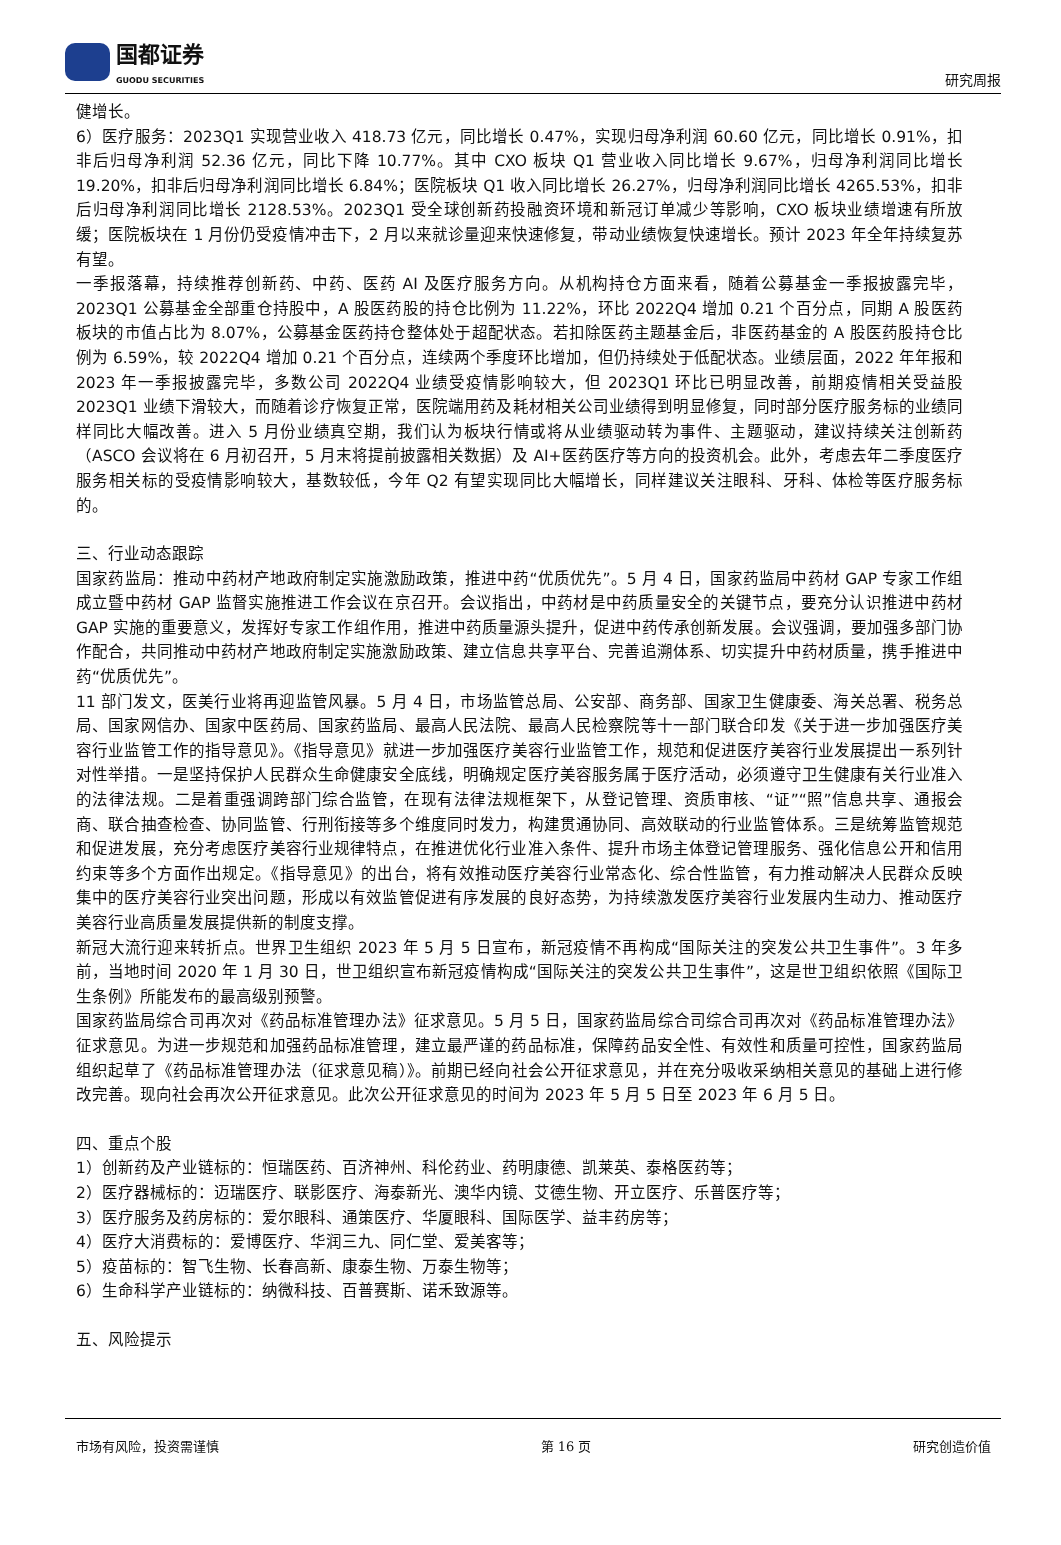国都证券
GUODU SECURITIES
研究周报
健增长。
6）医疗服务：2023Q1 实现营业收入 418.73 亿元，同比增长 0.47%，实现归母净利润 60.60 亿元，同比增长 0.91%，扣非后归母净利润 52.36 亿元，同比下降 10.77%。其中 CXO 板块 Q1 营业收入同比增长 9.67%，归母净利润同比增长 19.20%，扣非后归母净利润同比增长 6.84%；医院板块 Q1 收入同比增长 26.27%，归母净利润同比增长 4265.53%，扣非后归母净利润同比增长 2128.53%。2023Q1 受全球创新药投融资环境和新冠订单减少等影响，CXO 板块业绩增速有所放缓；医院板块在 1 月份仍受疫情冲击下，2 月以来就诊量迎来快速修复，带动业绩恢复快速增长。预计 2023 年全年持续复苏有望。
一季报落幕，持续推荐创新药、中药、医药 AI 及医疗服务方向。从机构持仓方面来看，随着公募基金一季报披露完毕，2023Q1 公募基金全部重仓持股中，A 股医药股的持仓比例为 11.22%，环比 2022Q4 增加 0.21 个百分点，同期 A 股医药板块的市值占比为 8.07%，公募基金医药持仓整体处于超配状态。若扣除医药主题基金后，非医药基金的 A 股医药股持仓比例为 6.59%，较 2022Q4 增加 0.21 个百分点，连续两个季度环比增加，但仍持续处于低配状态。业绩层面，2022 年年报和 2023 年一季报披露完毕，多数公司 2022Q4 业绩受疫情影响较大，但 2023Q1 环比已明显改善，前期疫情相关受益股 2023Q1 业绩下滑较大，而随着诊疗恢复正常，医院端用药及耗材相关公司业绩得到明显修复，同时部分医疗服务标的业绩同样同比大幅改善。进入 5 月份业绩真空期，我们认为板块行情或将从业绩驱动转为事件、主题驱动，建议持续关注创新药（ASCO 会议将在 6 月初召开，5 月末将提前披露相关数据）及 AI+医药医疗等方向的投资机会。此外，考虑去年二季度医疗服务相关标的受疫情影响较大，基数较低，今年 Q2 有望实现同比大幅增长，同样建议关注眼科、牙科、体检等医疗服务标的。
三、行业动态跟踪
国家药监局：推动中药材产地政府制定实施激励政策，推进中药“优质优先”。5 月 4 日，国家药监局中药材 GAP 专家工作组成立暨中药材 GAP 监督实施推进工作会议在京召开。会议指出，中药材是中药质量安全的关键节点，要充分认识推进中药材 GAP 实施的重要意义，发挥好专家工作组作用，推进中药质量源头提升，促进中药传承创新发展。会议强调，要加强多部门协作配合，共同推动中药材产地政府制定实施激励政策、建立信息共享平台、完善追溯体系、切实提升中药材质量，携手推进中药“优质优先”。
11 部门发文，医美行业将再迎监管风暴。5 月 4 日，市场监管总局、公安部、商务部、国家卫生健康委、海关总署、税务总局、国家网信办、国家中医药局、国家药监局、最高人民法院、最高人民检察院等十一部门联合印发《关于进一步加强医疗美容行业监管工作的指导意见》。《指导意见》就进一步加强医疗美容行业监管工作，规范和促进医疗美容行业发展提出一系列针对性举措。一是坚持保护人民群众生命健康安全底线，明确规定医疗美容服务属于医疗活动，必须遵守卫生健康有关行业准入的法律法规。二是着重强调跨部门综合监管，在现有法律法规框架下，从登记管理、资质审核、“证”“照”信息共享、通报会商、联合抽查检查、协同监管、行刑衔接等多个维度同时发力，构建贯通协同、高效联动的行业监管体系。三是统筹监管规范和促进发展，充分考虑医疗美容行业规律特点，在推进优化行业准入条件、提升市场主体登记管理服务、强化信息公开和信用约束等多个方面作出规定。《指导意见》的出台，将有效推动医疗美容行业常态化、综合性监管，有力推动解决人民群众反映集中的医疗美容行业突出问题，形成以有效监管促进有序发展的良好态势，为持续激发医疗美容行业发展内生动力、推动医疗美容行业高质量发展提供新的制度支撑。
新冠大流行迎来转折点。世界卫生组织 2023 年 5 月 5 日宣布，新冠疫情不再构成“国际关注的突发公共卫生事件”。3 年多前，当地时间 2020 年 1 月 30 日，世卫组织宣布新冠疫情构成“国际关注的突发公共卫生事件”，这是世卫组织依照《国际卫生条例》所能发布的最高级别预警。
国家药监局综合司再次对《药品标准管理办法》征求意见。5 月 5 日，国家药监局综合司综合司再次对《药品标准管理办法》征求意见。为进一步规范和加强药品标准管理，建立最严谨的药品标准，保障药品安全性、有效性和质量可控性，国家药监局组织起草了《药品标准管理办法（征求意见稿）》。前期已经向社会公开征求意见，并在充分吸收采纳相关意见的基础上进行修改完善。现向社会再次公开征求意见。此次公开征求意见的时间为 2023 年 5 月 5 日至 2023 年 6 月 5 日。
四、重点个股
1）创新药及产业链标的：恒瑞医药、百济神州、科伦药业、药明康德、凯莱英、泰格医药等；
2）医疗器械标的：迈瑞医疗、联影医疗、海泰新光、澳华内镜、艾德生物、开立医疗、乐普医疗等；
3）医疗服务及药房标的：爱尔眼科、通策医疗、华厦眼科、国际医学、益丰药房等；
4）医疗大消费标的：爱博医疗、华润三九、同仁堂、爱美客等；
5）疫苗标的：智飞生物、长春高新、康泰生物、万泰生物等；
6）生命科学产业链标的：纳微科技、百普赛斯、诺禾致源等。
五、风险提示
市场有风险，投资需谨慎 第 16 页 研究创造价值